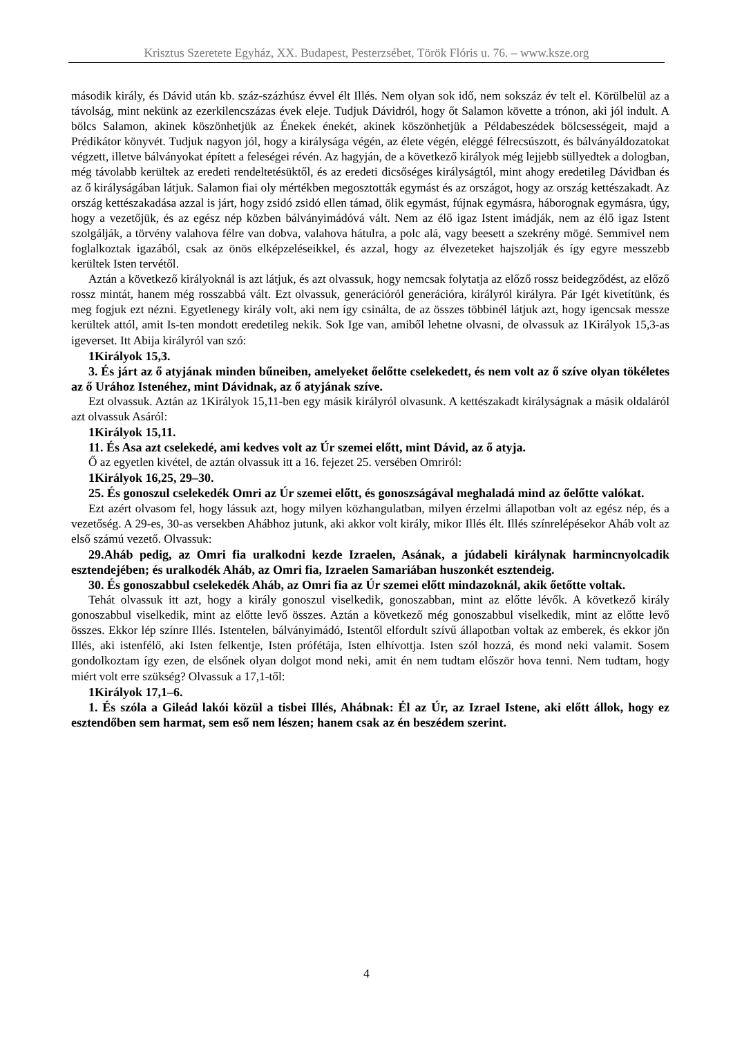Krisztus Szeretete Egyház, XX. Budapest, Pesterzsébet, Török Flóris u. 76. – www.ksze.org
második király, és Dávid után kb. száz-százhúsz évvel élt Illés. Nem olyan sok idő, nem sokszáz év telt el. Körülbelül az a távolság, mint nekünk az ezerkilencszázas évek eleje. Tudjuk Dávidról, hogy őt Salamon követte a trónon, aki jól indult. A bölcs Salamon, akinek köszönhetjük az Énekek énekét, akinek köszönhetjük a Példabeszédek bölcsességeit, majd a Prédikátor könyvét. Tudjuk nagyon jól, hogy a királysága végén, az élete végén, eléggé félrecsúszott, és bálványáldozatokat végzett, illetve bálványokat épített a feleségei révén. Az hagyján, de a következő királyok még lejjebb süllyedtek a dologban, még távolabb kerültek az eredeti rendeltetésüktől, és az eredeti dicsőséges királyságtól, mint ahogy eredetileg Dávidban és az ő királyságában látjuk. Salamon fiai oly mértékben megosztották egymást és az országot, hogy az ország kettészakadt. Az ország kettészakadása azzal is járt, hogy zsidó zsidó ellen támad, ölik egymást, fújnak egymásra, háborognak egymásra, úgy, hogy a vezetőjük, és az egész nép közben bálványimádóvá vált. Nem az élő igaz Istent imádják, nem az élő igaz Istent szolgálják, a törvény valahova félre van dobva, valahova hátulra, a polc alá, vagy beesett a szekrény mögé. Semmivel nem foglalkoztak igazából, csak az önös elképzeléseikkel, és azzal, hogy az élvezeteket hajszolják és így egyre messzebb kerültek Isten tervétől.
Aztán a következő királyoknál is azt látjuk, és azt olvassuk, hogy nemcsak folytatja az előző rossz beidegződést, az előző rossz mintát, hanem még rosszabbá vált. Ezt olvassuk, generációról generációra, királyról királyra. Pár Igét kivetítünk, és meg fogjuk ezt nézni. Egyetlenegy király volt, aki nem így csinálta, de az összes többinél látjuk azt, hogy igencsak messze kerültek attól, amit Is-ten mondott eredetileg nekik. Sok Ige van, amiből lehetne olvasni, de olvassuk az 1Királyok 15,3-as igeverset. Itt Abija királyról van szó:
1Királyok 15,3.
3. És járt az ő atyjának minden bűneiben, amelyeket őelőtte cselekedett, és nem volt az ő szíve olyan tökéletes az ő Urához Istenéhez, mint Dávidnak, az ő atyjának szíve.
Ezt olvassuk. Aztán az 1Királyok 15,11-ben egy másik királyról olvasunk. A kettészakadt királyságnak a másik oldaláról azt olvassuk Asáról:
1Királyok 15,11.
11. És Asa azt cselekedé, ami kedves volt az Úr szemei előtt, mint Dávid, az ő atyja.
Ő az egyetlen kivétel, de aztán olvassuk itt a 16. fejezet 25. versében Omriról:
1Királyok 16,25, 29–30.
25. És gonoszul cselekedék Omri az Úr szemei előtt, és gonoszságával meghaladá mind az őelőtte valókat.
Ezt azért olvasom fel, hogy lássuk azt, hogy milyen közhangulatban, milyen érzelmi állapotban volt az egész nép, és a vezetőség. A 29-es, 30-as versekben Ahábhoz jutunk, aki akkor volt király, mikor Illés élt. Illés színrelépésekor Aháb volt az első számú vezető. Olvassuk:
29.Aháb pedig, az Omri fia uralkodni kezde Izraelen, Asának, a júdabeli királynak harmincnyolcadik esztendejében; és uralkodék Aháb, az Omri fia, Izraelen Samariában huszonkét esztendeig.
30. És gonoszabbul cselekedék Aháb, az Omri fia az Úr szemei előtt mindazoknál, akik őetőtte voltak.
Tehát olvassuk itt azt, hogy a király gonoszul viselkedik, gonoszabban, mint az előtte lévők. A következő király gonoszabbul viselkedik, mint az előtte levő összes. Aztán a következő még gonoszabbul viselkedik, mint az előtte levő összes. Ekkor lép színre Illés. Istentelen, bálványimádó, Istentől elfordult szívű állapotban voltak az emberek, és ekkor jön Illés, aki istenfélő, aki Isten felkentje, Isten prófétája, Isten elhívottja. Isten szól hozzá, és mond neki valamit. Sosem gondolkoztam így ezen, de elsőnek olyan dolgot mond neki, amit én nem tudtam először hova tenni. Nem tudtam, hogy miért volt erre szükség? Olvassuk a 17,1-től:
1Királyok 17,1–6.
1. És szóla a Gileád lakói közül a tisbei Illés, Ahábnak: Él az Úr, az Izrael Istene, aki előtt állok, hogy ez esztendőben sem harmat, sem eső nem lészen; hanem csak az én beszédem szerint.
4